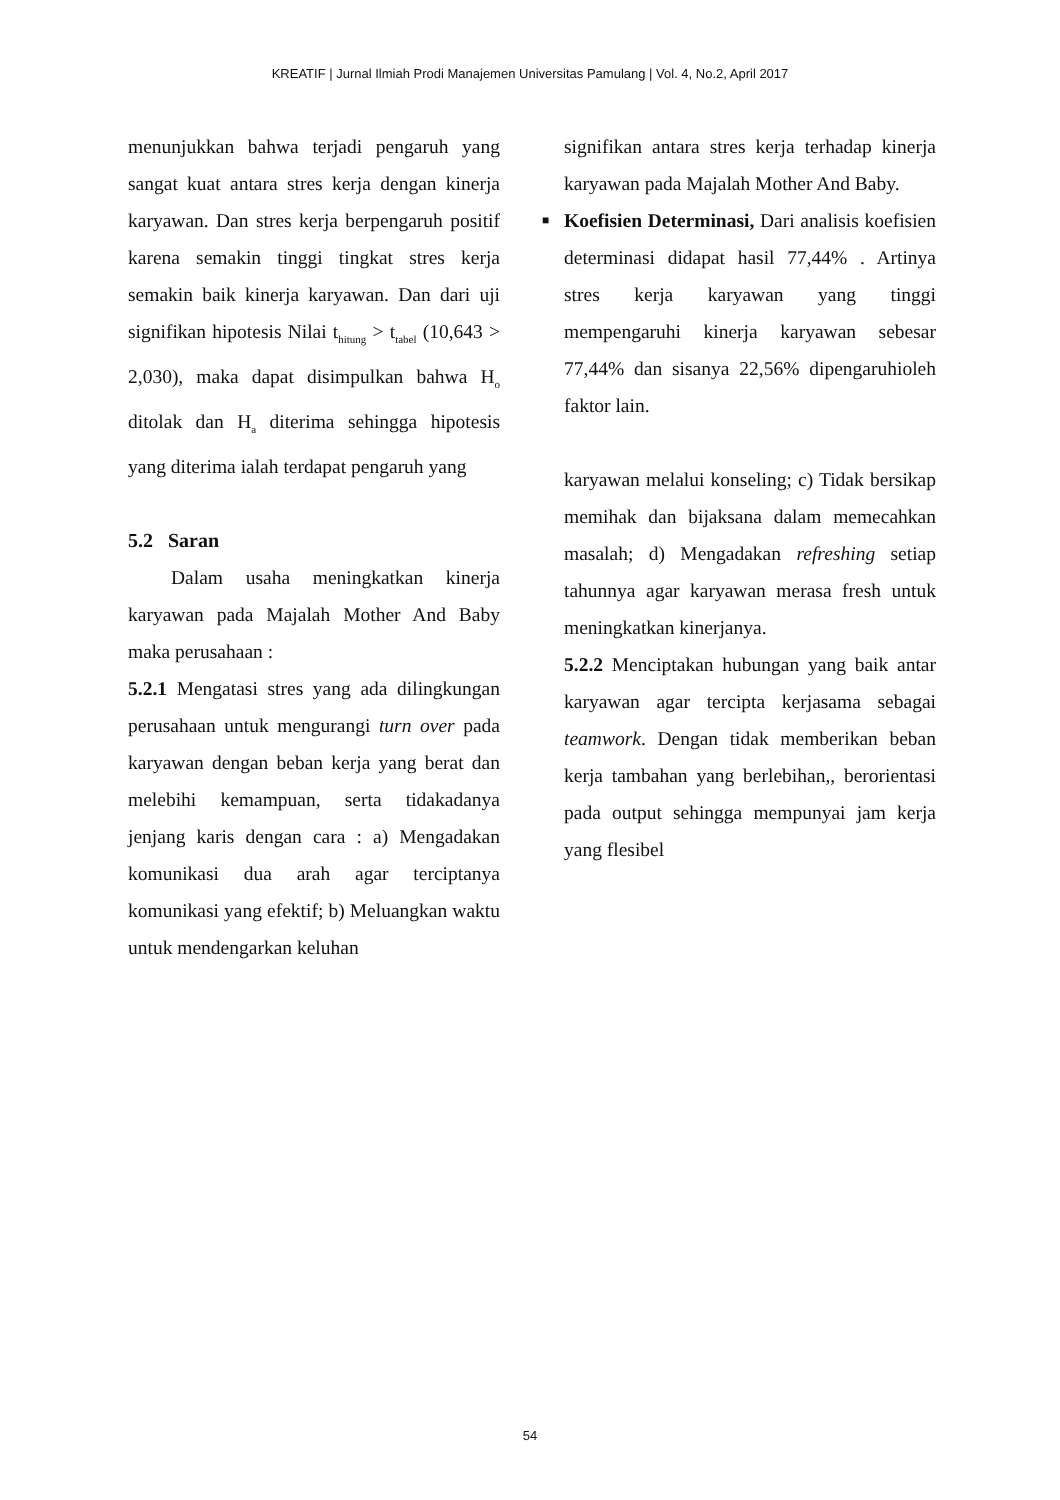KREATIF | Jurnal Ilmiah Prodi Manajemen Universitas Pamulang | Vol. 4, No.2, April 2017
menunjukkan bahwa terjadi pengaruh yang sangat kuat antara stres kerja dengan kinerja karyawan. Dan stres kerja berpengaruh positif karena semakin tinggi tingkat stres kerja semakin baik kinerja karyawan. Dan dari uji signifikan hipotesis Nilai t<sub>hitung</sub> > t<sub>tabel</sub> (10,643 > 2,030), maka dapat disimpulkan bahwa H<sub>o</sub> ditolak dan H<sub>a</sub> diterima sehingga hipotesis yang diterima ialah terdapat pengaruh yang
5.2 Saran
Dalam usaha meningkatkan kinerja karyawan pada Majalah Mother And Baby maka perusahaan :
5.2.1 Mengatasi stres yang ada dilingkungan perusahaan untuk mengurangi turn over pada karyawan dengan beban kerja yang berat dan melebihi kemampuan, serta tidakadanya jenjang karis dengan cara : a) Mengadakan komunikasi dua arah agar terciptanya komunikasi yang efektif; b) Meluangkan waktu untuk mendengarkan keluhan
signifikan antara stres kerja terhadap kinerja karyawan pada Majalah Mother And Baby.
■ Koefisien Determinasi, Dari analisis koefisien determinasi didapat hasil 77,44% . Artinya stres kerja karyawan yang tinggi mempengaruhi kinerja karyawan sebesar 77,44% dan sisanya 22,56% dipengaruhioleh faktor lain.
karyawan melalui konseling; c) Tidak bersikap memihak dan bijaksana dalam memecahkan masalah; d) Mengadakan refreshing setiap tahunnya agar karyawan merasa fresh untuk meningkatkan kinerjanya.
5.2.2 Menciptakan hubungan yang baik antar karyawan agar tercipta kerjasama sebagai teamwork. Dengan tidak memberikan beban kerja tambahan yang berlebihan,, berorientasi pada output sehingga mempunyai jam kerja yang flesibel
54